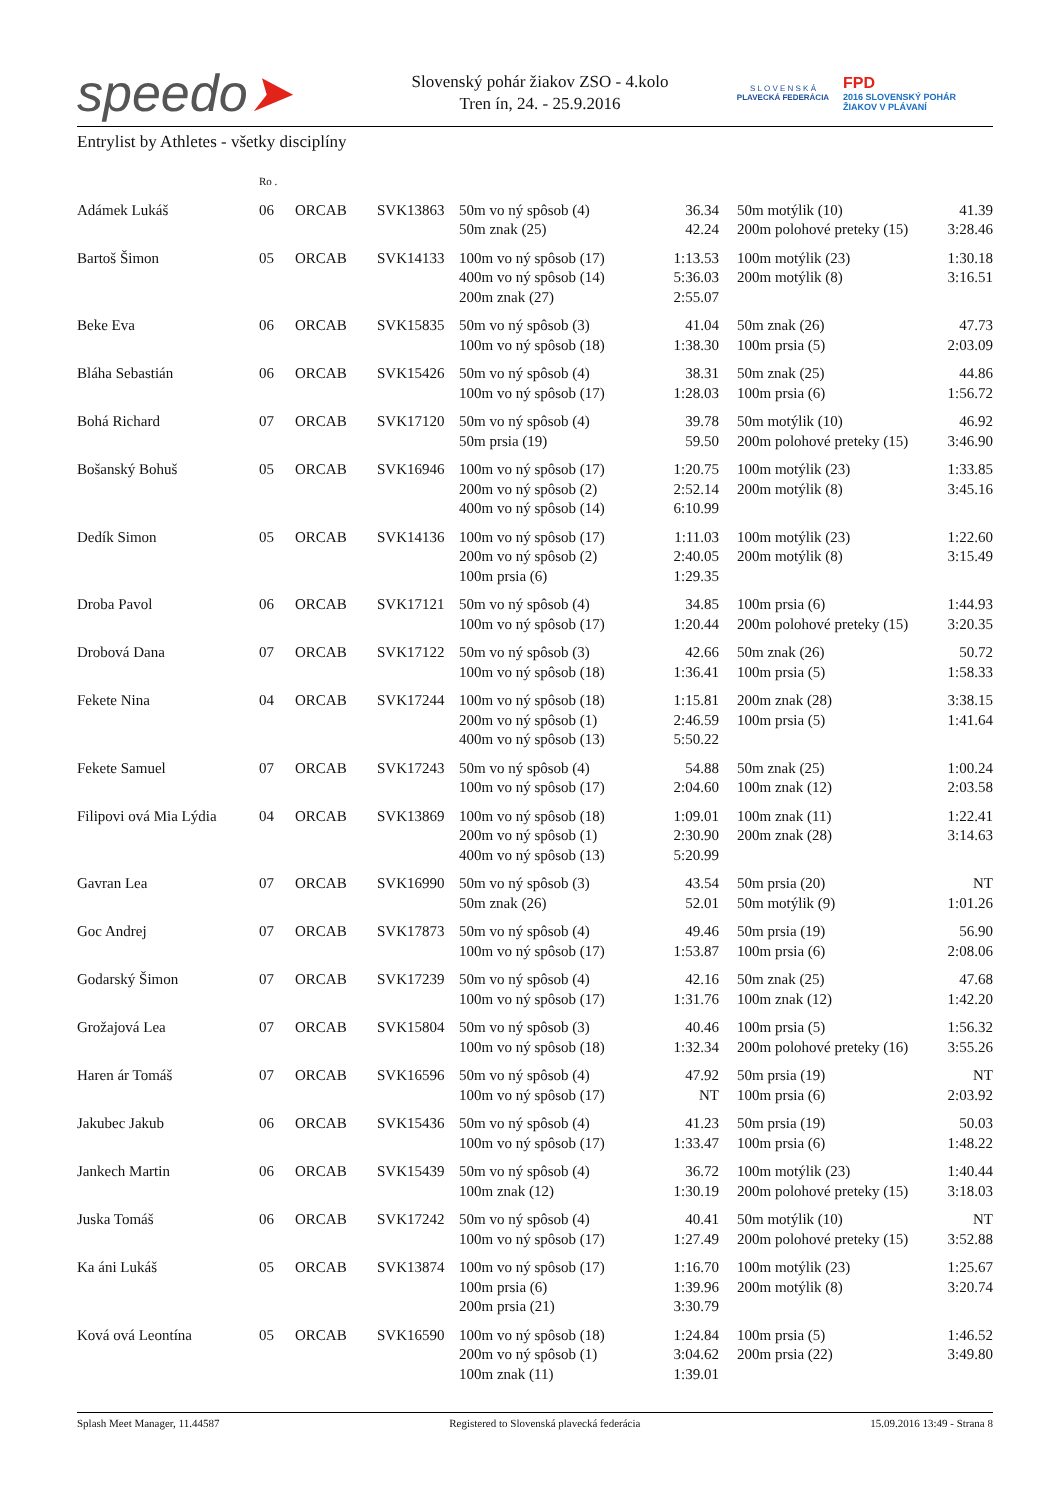speedo➤
Slovenský pohár žiakov ZSO - 4.kolo
Tren ín, 24. - 25.9.2016
S L O V E N S K Á
PLAVECKÁ FEDERÁCIA
FPD
2016 SLOVENSKÝ POHÁR
ŽIAKOV V PLÁVANÍ
Entrylist by Athletes - všetky disciplíny
| | Ro . | | | | | | | |
| Adámek Lukáš | 06 | ORCAB | SVK13863 | 50m vo ný spôsob (4) 50m znak (25) | 36.34 42.24 | | 50m motýlik (10) 200m polohové preteky (15) | 41.39 3:28.46 |
| Bartoš Šimon | 05 | ORCAB | SVK14133 | 100m vo ný spôsob (17) 400m vo ný spôsob (14) 200m znak (27) | 1:13.53 5:36.03 2:55.07 | | 100m motýlik (23) 200m motýlik (8) | 1:30.18 3:16.51 |
| Beke Eva | 06 | ORCAB | SVK15835 | 50m vo ný spôsob (3) 100m vo ný spôsob (18) | 41.04 1:38.30 | | 50m znak (26) 100m prsia (5) | 47.73 2:03.09 |
| Bláha Sebastián | 06 | ORCAB | SVK15426 | 50m vo ný spôsob (4) 100m vo ný spôsob (17) | 38.31 1:28.03 | | 50m znak (25) 100m prsia (6) | 44.86 1:56.72 |
| Bohá Richard | 07 | ORCAB | SVK17120 | 50m vo ný spôsob (4) 50m prsia (19) | 39.78 59.50 | | 50m motýlik (10) 200m polohové preteky (15) | 46.92 3:46.90 |
| Bošanský Bohuš | 05 | ORCAB | SVK16946 | 100m vo ný spôsob (17) 200m vo ný spôsob (2) 400m vo ný spôsob (14) | 1:20.75 2:52.14 6:10.99 | | 100m motýlik (23) 200m motýlik (8) | 1:33.85 3:45.16 |
| Dedík Simon | 05 | ORCAB | SVK14136 | 100m vo ný spôsob (17) 200m vo ný spôsob (2) 100m prsia (6) | 1:11.03 2:40.05 1:29.35 | | 100m motýlik (23) 200m motýlik (8) | 1:22.60 3:15.49 |
| Droba Pavol | 06 | ORCAB | SVK17121 | 50m vo ný spôsob (4) 100m vo ný spôsob (17) | 34.85 1:20.44 | | 100m prsia (6) 200m polohové preteky (15) | 1:44.93 3:20.35 |
| Drobová Dana | 07 | ORCAB | SVK17122 | 50m vo ný spôsob (3) 100m vo ný spôsob (18) | 42.66 1:36.41 | | 50m znak (26) 100m prsia (5) | 50.72 1:58.33 |
| Fekete Nina | 04 | ORCAB | SVK17244 | 100m vo ný spôsob (18) 200m vo ný spôsob (1) 400m vo ný spôsob (13) | 1:15.81 2:46.59 5:50.22 | | 200m znak (28) 100m prsia (5) | 3:38.15 1:41.64 |
| Fekete Samuel | 07 | ORCAB | SVK17243 | 50m vo ný spôsob (4) 100m vo ný spôsob (17) | 54.88 2:04.60 | | 50m znak (25) 100m znak (12) | 1:00.24 2:03.58 |
| Filipovi ová Mia Lýdia | 04 | ORCAB | SVK13869 | 100m vo ný spôsob (18) 200m vo ný spôsob (1) 400m vo ný spôsob (13) | 1:09.01 2:30.90 5:20.99 | | 100m znak (11) 200m znak (28) | 1:22.41 3:14.63 |
| Gavran Lea | 07 | ORCAB | SVK16990 | 50m vo ný spôsob (3) 50m znak (26) | 43.54 52.01 | | 50m prsia (20) 50m motýlik (9) | NT 1:01.26 |
| Goc Andrej | 07 | ORCAB | SVK17873 | 50m vo ný spôsob (4) 100m vo ný spôsob (17) | 49.46 1:53.87 | | 50m prsia (19) 100m prsia (6) | 56.90 2:08.06 |
| Godarský Šimon | 07 | ORCAB | SVK17239 | 50m vo ný spôsob (4) 100m vo ný spôsob (17) | 42.16 1:31.76 | | 50m znak (25) 100m znak (12) | 47.68 1:42.20 |
| Grožajová Lea | 07 | ORCAB | SVK15804 | 50m vo ný spôsob (3) 100m vo ný spôsob (18) | 40.46 1:32.34 | | 100m prsia (5) 200m polohové preteky (16) | 1:56.32 3:55.26 |
| Haren ár Tomáš | 07 | ORCAB | SVK16596 | 50m vo ný spôsob (4) 100m vo ný spôsob (17) | 47.92 NT | | 50m prsia (19) 100m prsia (6) | NT 2:03.92 |
| Jakubec Jakub | 06 | ORCAB | SVK15436 | 50m vo ný spôsob (4) 100m vo ný spôsob (17) | 41.23 1:33.47 | | 50m prsia (19) 100m prsia (6) | 50.03 1:48.22 |
| Jankech Martin | 06 | ORCAB | SVK15439 | 50m vo ný spôsob (4) 100m znak (12) | 36.72 1:30.19 | | 100m motýlik (23) 200m polohové preteky (15) | 1:40.44 3:18.03 |
| Juska Tomáš | 06 | ORCAB | SVK17242 | 50m vo ný spôsob (4) 100m vo ný spôsob (17) | 40.41 1:27.49 | | 50m motýlik (10) 200m polohové preteky (15) | NT 3:52.88 |
| Ka áni Lukáš | 05 | ORCAB | SVK13874 | 100m vo ný spôsob (17) 100m prsia (6) 200m prsia (21) | 1:16.70 1:39.96 3:30.79 | | 100m motýlik (23) 200m motýlik (8) | 1:25.67 3:20.74 |
| Ková ová Leontína | 05 | ORCAB | SVK16590 | 100m vo ný spôsob (18) 200m vo ný spôsob (1) 100m znak (11) | 1:24.84 3:04.62 1:39.01 | | 100m prsia (5) 200m prsia (22) | 1:46.52 3:49.80 |
Splash Meet Manager, 11.44587 Registered to Slovenská plavecká federácia 15.09.2016 13:49 - Strana 8